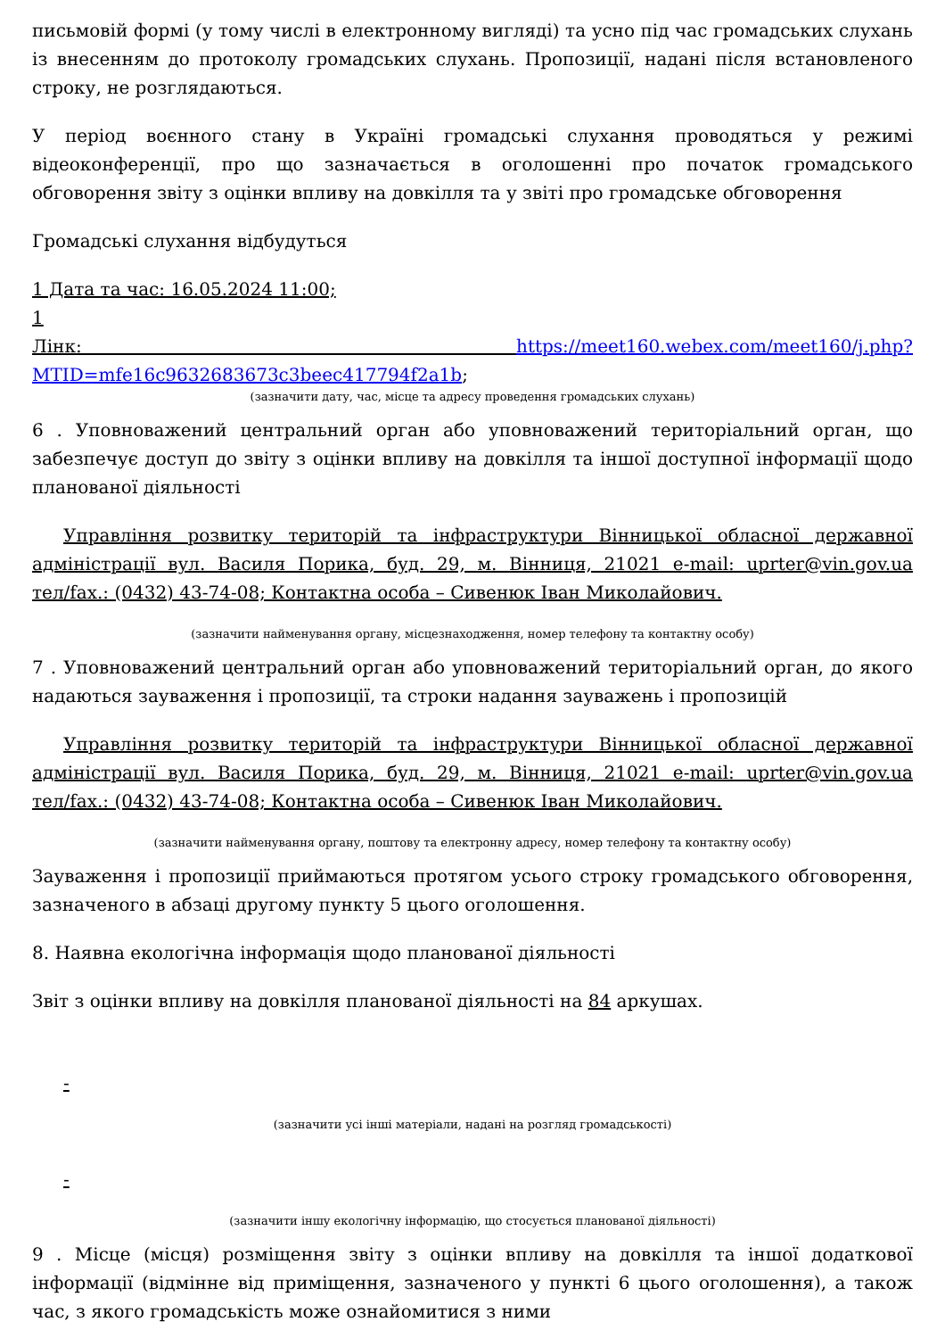письмовій формі (у тому числі в електронному вигляді) та усно під час громадських слухань із внесенням до протоколу громадських слухань. Пропозиції, надані після встановленого строку, не розглядаються.
У період воєнного стану в Україні громадські слухання проводяться у режимі відеоконференції, про що зазначається в оголошенні про початок громадського обговорення звіту з оцінки впливу на довкілля та у звіті про громадське обговорення
Громадські слухання відбудуться
1 Дата та час: 16.05.2024 11:00;
1
Лінк: https://meet160.webex.com/meet160/j.php?MTID=mfe16c9632683673c3beec417794f2a1b;
(зазначити дату, час, місце та адресу проведення громадських слухань)
6 . Уповноважений центральний орган або уповноважений територіальний орган, що забезпечує доступ до звіту з оцінки впливу на довкілля та іншої доступної інформації щодо планованої діяльності
Управління розвитку територій та інфраструктури Вінницької обласної державної адміністрації вул. Василя Порика, буд. 29, м. Вінниця, 21021 e-mail: uprter@vin.gov.ua тел/fax.: (0432) 43-74-08; Контактна особа – Сивенюк Іван Миколайович.
(зазначити найменування органу, місцезнаходження, номер телефону та контактну особу)
7 . Уповноважений центральний орган або уповноважений територіальний орган, до якого надаються зауваження і пропозиції, та строки надання зауважень і пропозицій
Управління розвитку територій та інфраструктури Вінницької обласної державної адміністрації вул. Василя Порика, буд. 29, м. Вінниця, 21021 e-mail: uprter@vin.gov.ua тел/fax.: (0432) 43-74-08; Контактна особа – Сивенюк Іван Миколайович.
(зазначити найменування органу, поштову та електронну адресу, номер телефону та контактну особу)
Зауваження і пропозиції приймаються протягом усього строку громадського обговорення, зазначеного в абзаці другому пункту 5 цього оголошення.
8. Наявна екологічна інформація щодо планованої діяльності
Звіт з оцінки впливу на довкілля планованої діяльності на 84 аркушах.
-
(зазначити усі інші матеріали, надані на розгляд громадськості)
-
(зазначити іншу екологічну інформацію, що стосується планованої діяльності)
9 . Місце (місця) розміщення звіту з оцінки впливу на довкілля та іншої додаткової інформації (відмінне від приміщення, зазначеного у пункті 6 цього оголошення), а також час, з якого громадськість може ознайомитися з ними